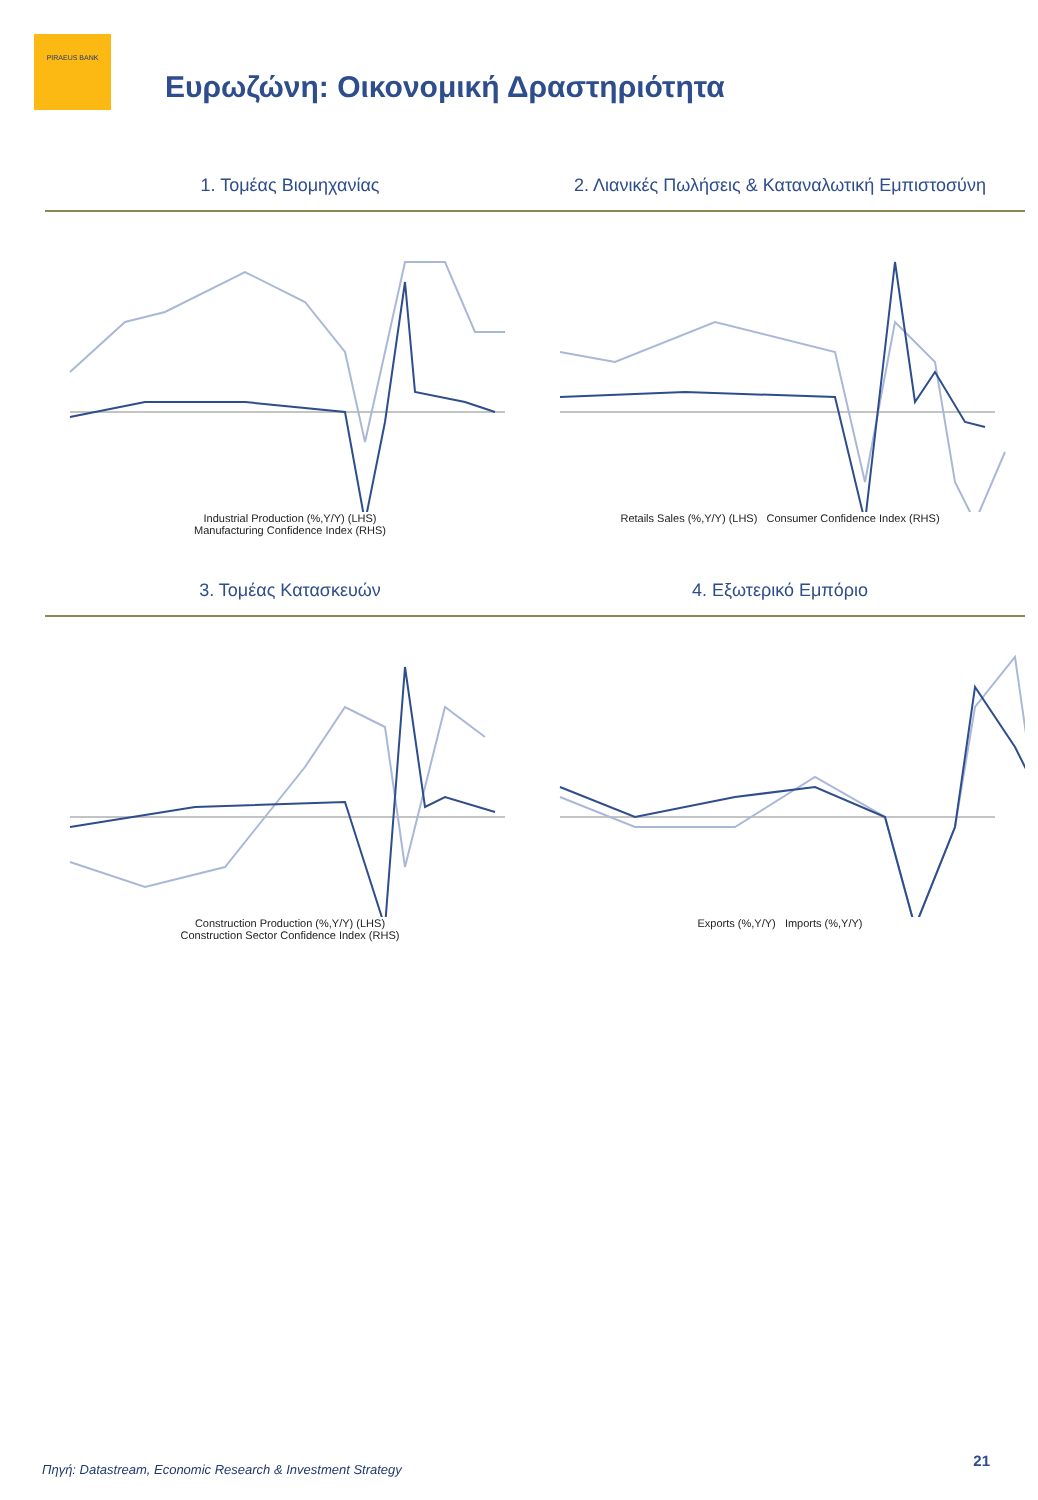PIRAEUS BANK
Ευρωζώνη: Οικονομική Δραστηριότητα
1. Τομέας Βιομηχανίας
Industrial Production (%,Y/Y) (LHS)
Manufacturing Confidence Index (RHS)
2. Λιανικές Πωλήσεις & Καταναλωτική Εμπιστοσύνη
Retails Sales (%,Y/Y) (LHS) Consumer Confidence Index (RHS)
3. Τομέας Κατασκευών
Construction Production (%,Y/Y) (LHS)
Construction Sector Confidence Index (RHS)
4. Εξωτερικό Εμπόριο
Exports (%,Y/Y) Imports (%,Y/Y)
Πηγή: Datastream, Economic Research & Investment Strategy
21